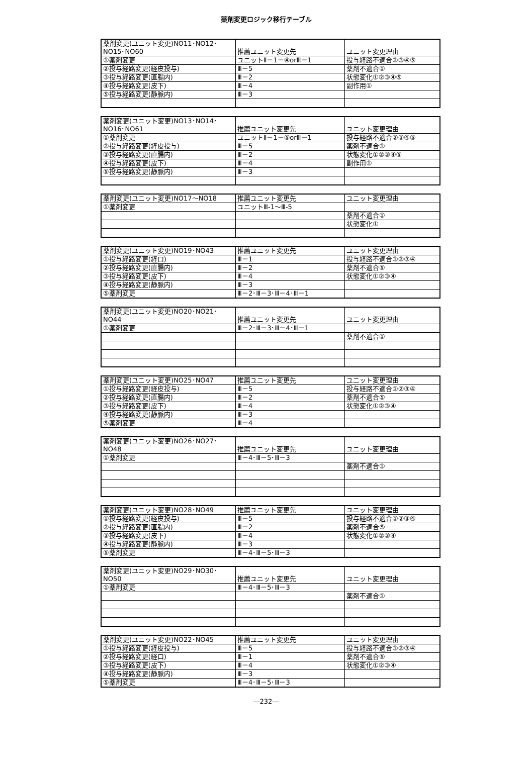薬剤変更ロジック移行テーブル
| 薬剤変更(ユニット変更)NO11･NO12･NO15･NO60 | 推薦ユニット変更先 | ユニット変更理由 |
| ①薬剤変更 | ユニットⅡ－1－④orⅢ－1 | 投与経路不適合②③④⑤ |
| ②投与経路変更(経皮投与) | Ⅲ－5 | 薬剤不適合① |
| ③投与経路変更(直腸内) | Ⅲ－2 | 状態変化①②③④⑤ |
| ④投与経路変更(皮下) | Ⅲ－4 | 副作用① |
| ⑤投与経路変更(静脈内) | Ⅲ－3 | |
| 薬剤変更(ユニット変更)NO13･NO14･NO16･NO61 | 推薦ユニット変更先 | ユニット変更理由 |
| ①薬剤変更 | ユニットⅡ－1－⑤orⅢ－1 | 投与経路不適合②③④⑤ |
| ②投与経路変更(経皮投与) | Ⅲ－5 | 薬剤不適合① |
| ③投与経路変更(直腸内) | Ⅲ－2 | 状態変化①②③④⑤ |
| ④投与経路変更(皮下) | Ⅲ－4 | 副作用① |
| ⑤投与経路変更(静脈内) | Ⅲ－3 | |
| 薬剤変更(ユニット変更)NO17～NO18 | 推薦ユニット変更先 | ユニット変更理由 |
| ①薬剤変更 | ユニットⅢ-1～Ⅲ-5 | |
| | | 薬剤不適合① |
| | | 状態変化① |
| 薬剤変更(ユニット変更)NO19･NO43 | 推薦ユニット変更先 | ユニット変更理由 |
| ①投与経路変更(経口) | Ⅲ－1 | 投与経路不適合①②③④ |
| ②投与経路変更(直腸内) | Ⅲ－2 | 薬剤不適合⑤ |
| ③投与経路変更(皮下) | Ⅲ－4 | 状態変化①②③④ |
| ④投与経路変更(静脈内) | Ⅲ－3 | |
| ⑤薬剤変更 | Ⅲ－2･Ⅲ－3･Ⅲ－4･Ⅲ－1 | |
| 薬剤変更(ユニット変更)NO20･NO21･NO44 | 推薦ユニット変更先 | ユニット変更理由 |
| ①薬剤変更 | Ⅲ－2･Ⅲ－3･Ⅲ－4･Ⅲ－1 | |
| | | 薬剤不適合① |
| 薬剤変更(ユニット変更)NO25･NO47 | 推薦ユニット変更先 | ユニット変更理由 |
| ①投与経路変更(経皮投与) | Ⅲ－5 | 投与経路不適合①②③④ |
| ②投与経路変更(直腸内) | Ⅲ－2 | 薬剤不適合⑤ |
| ③投与経路変更(皮下) | Ⅲ－4 | 状態変化①②③④ |
| ④投与経路変更(静脈内) | Ⅲ－3 | |
| ⑤薬剤変更 | Ⅲ－4 | |
| 薬剤変更(ユニット変更)NO26･NO27･NO48 | 推薦ユニット変更先 | ユニット変更理由 |
| ①薬剤変更 | Ⅲ－4･Ⅲ－5･Ⅲ－3 | |
| | | 薬剤不適合① |
| 薬剤変更(ユニット変更)NO28･NO49 | 推薦ユニット変更先 | ユニット変更理由 |
| ①投与経路変更(経皮投与) | Ⅲ－5 | 投与経路不適合①②③④ |
| ②投与経路変更(直腸内) | Ⅲ－2 | 薬剤不適合⑤ |
| ③投与経路変更(皮下) | Ⅲ－4 | 状態変化①②③④ |
| ④投与経路変更(静脈内) | Ⅲ－3 | |
| ⑤薬剤変更 | Ⅲ－4･Ⅲ－5･Ⅲ－3 | |
| 薬剤変更(ユニット変更)NO29･NO30･NO50 | 推薦ユニット変更先 | ユニット変更理由 |
| ①薬剤変更 | Ⅲ－4･Ⅲ－5･Ⅲ－3 | |
| | | 薬剤不適合① |
| 薬剤変更(ユニット変更)NO22･NO45 | 推薦ユニット変更先 | ユニット変更理由 |
| ①投与経路変更(経皮投与) | Ⅲ－5 | 投与経路不適合①②③④ |
| ②投与経路変更(経口) | Ⅲ－1 | 薬剤不適合⑤ |
| ③投与経路変更(皮下) | Ⅲ－4 | 状態変化①②③④ |
| ④投与経路変更(静脈内) | Ⅲ－3 | |
| ⑤薬剤変更 | Ⅲ－4･Ⅲ－5･Ⅲ－3 | |
―232―